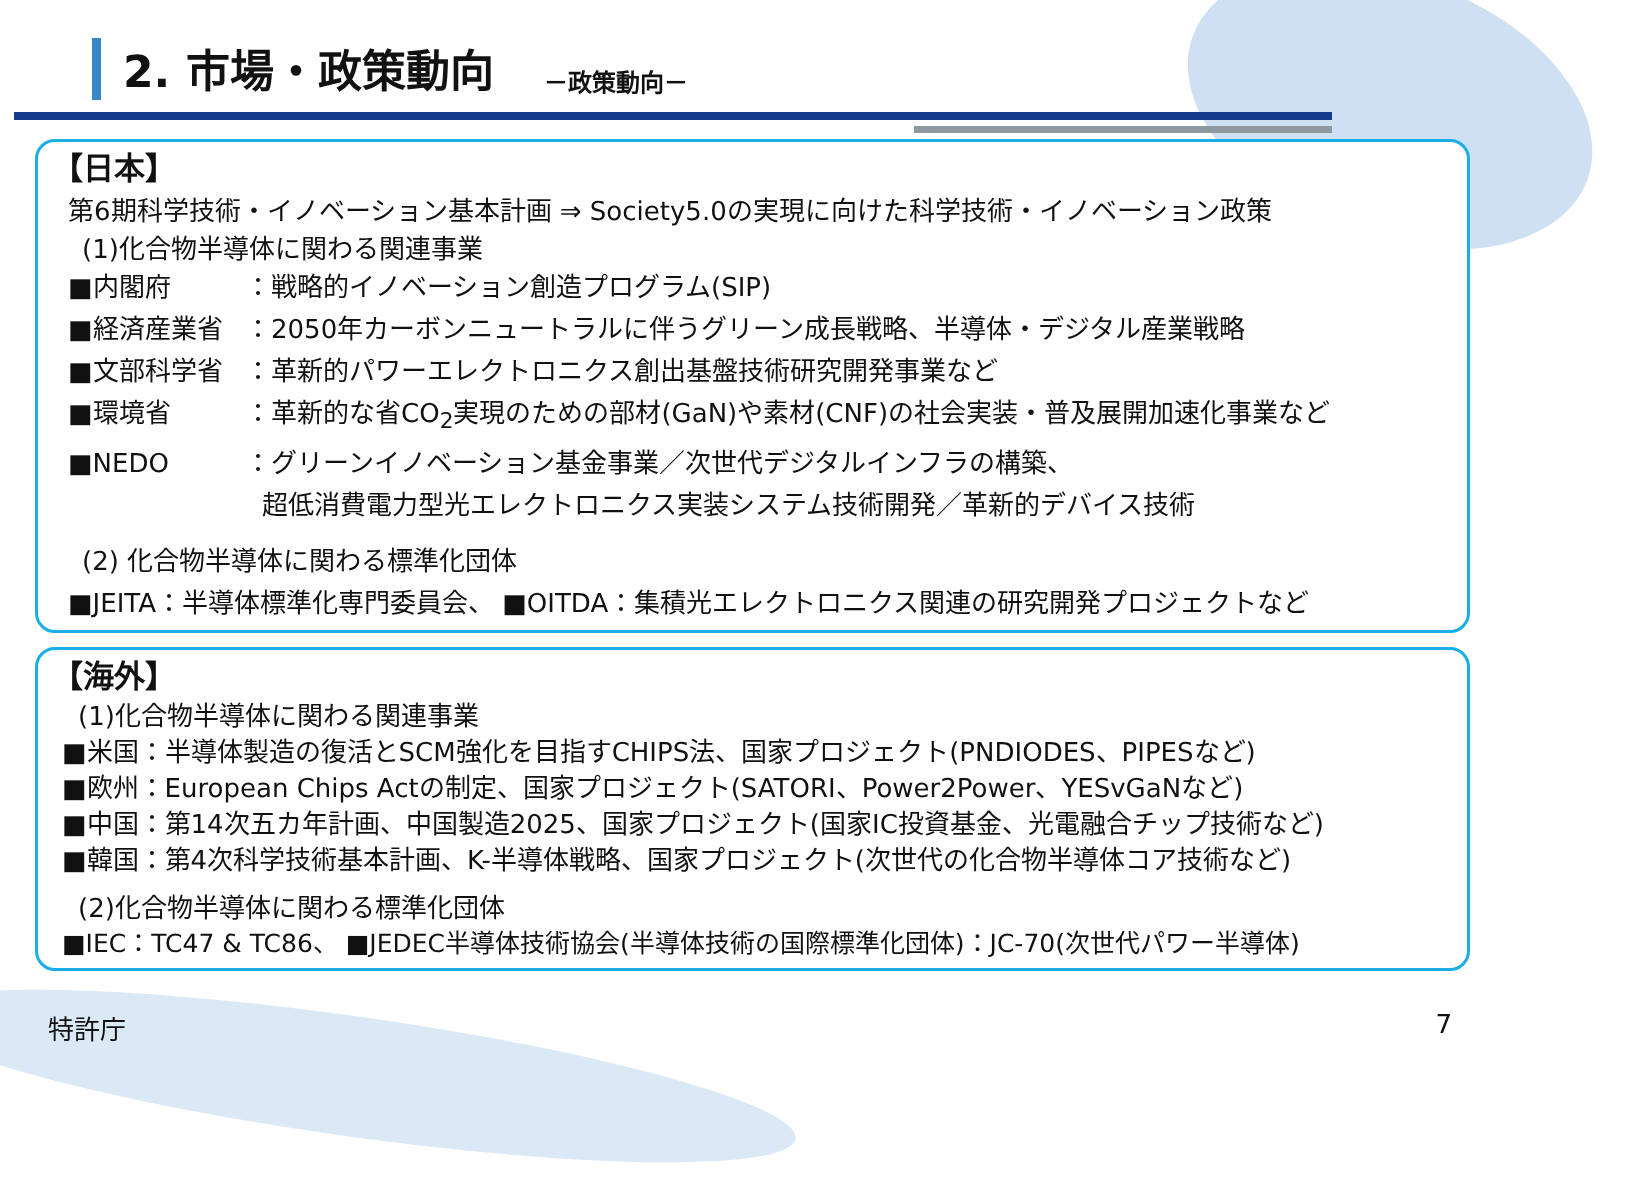2. 市場・政策動向
－政策動向－
【日本】
第6期科学技術・イノベーション基本計画 ⇒ Society5.0の実現に向けた科学技術・イノベーション政策
(1)化合物半導体に関わる関連事業
■内閣府 ：戦略的イノベーション創造プログラム(SIP)
■経済産業省 ：2050年カーボンニュートラルに伴うグリーン成長戦略、半導体・デジタル産業戦略
■文部科学省 ：革新的パワーエレクトロニクス創出基盤技術研究開発事業など
■環境省 ：革新的な省CO<sub>2</sub>実現のための部材(GaN)や素材(CNF)の社会実装・普及展開加速化事業など
■NEDO ：グリーンイノベーション基金事業／次世代デジタルインフラの構築、
超低消費電力型光エレクトロニクス実装システム技術開発／革新的デバイス技術
(2) 化合物半導体に関わる標準化団体
■JEITA：半導体標準化専門委員会、 ■OITDA：集積光エレクトロニクス関連の研究開発プロジェクトなど
【海外】
(1)化合物半導体に関わる関連事業
■米国：半導体製造の復活とSCM強化を目指すCHIPS法、国家プロジェクト(PNDIODES、PIPESなど)
■欧州：European Chips Actの制定、国家プロジェクト(SATORI、Power2Power、YESvGaNなど)
■中国：第14次五カ年計画、中国製造2025、国家プロジェクト(国家IC投資基金、光電融合チップ技術など)
■韓国：第4次科学技術基本計画、K-半導体戦略、国家プロジェクト(次世代の化合物半導体コア技術など)
(2)化合物半導体に関わる標準化団体
■IEC：TC47 & TC86、 ■JEDEC半導体技術協会(半導体技術の国際標準化団体)：JC-70(次世代パワー半導体)
特許庁 7